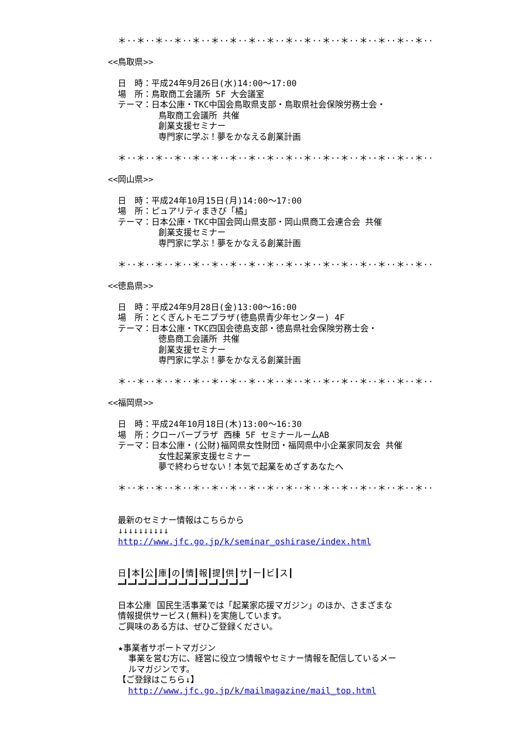＊··＊··＊··＊··＊··＊··＊··＊··＊··＊··＊··＊··＊··＊··＊··＊··＊··
<<鳥取県>>
日　時：平成24年9月26日(水)14:00〜17:00
場　所：鳥取商工会議所 5F 大会議室
テーマ：日本公庫・TKC中国会鳥取県支部・鳥取県社会保険労務士会・
鳥取商工会議所 共催
創業支援セミナー
専門家に学ぶ！夢をかなえる創業計画
＊··＊··＊··＊··＊··＊··＊··＊··＊··＊··＊··＊··＊··＊··＊··＊··＊··
<<岡山県>>
日　時：平成24年10月15日(月)14:00〜17:00
場　所：ピュアリティまきび「橘」
テーマ：日本公庫・TKC中国会岡山県支部・岡山県商工会連合会 共催
創業支援セミナー
専門家に学ぶ！夢をかなえる創業計画
＊··＊··＊··＊··＊··＊··＊··＊··＊··＊··＊··＊··＊··＊··＊··＊··＊··
<<徳島県>>
日　時：平成24年9月28日(金)13:00〜16:00
場　所：とくぎんトモニプラザ(徳島県青少年センター) 4F
テーマ：日本公庫・TKC四国会徳島支部・徳島県社会保険労務士会・
徳島商工会議所 共催
創業支援セミナー
専門家に学ぶ！夢をかなえる創業計画
＊··＊··＊··＊··＊··＊··＊··＊··＊··＊··＊··＊··＊··＊··＊··＊··＊··
<<福岡県>>
日　時：平成24年10月18日(木)13:00〜16:30
場　所：クローバープラザ 西棟 5F セミナールームAB
テーマ：日本公庫・(公財)福岡県女性財団・福岡県中小企業家同友会 共催
女性起業家支援セミナー
夢で終わらせない！本気で起業をめざすあなたへ
＊··＊··＊··＊··＊··＊··＊··＊··＊··＊··＊··＊··＊··＊··＊··＊··＊··
最新のセミナー情報はこちらから
↓↓↓↓↓↓↓↓↓↓
http://www.jfc.go.jp/k/seminar_oshirase/index.html
日┃本┃公┃庫┃の┃情┃報┃提┃供┃サ┃ー┃ビ┃ス┃
━┛━┛━┛━┛━┛━┛━┛━┛━┛━┛━┛━┛━┛
日本公庫 国民生活事業では「起業家応援マガジン」のほか、さまざまな
情報提供サービス(無料)を実施しています。
ご興味のある方は、ぜひご登録ください。
★事業者サポートマガジン
事業を営む方に、経営に役立つ情報やセミナー情報を配信しているメー
ルマガジンです。
【ご登録はこちら↓】
http://www.jfc.go.jp/k/mailmagazine/mail_top.html